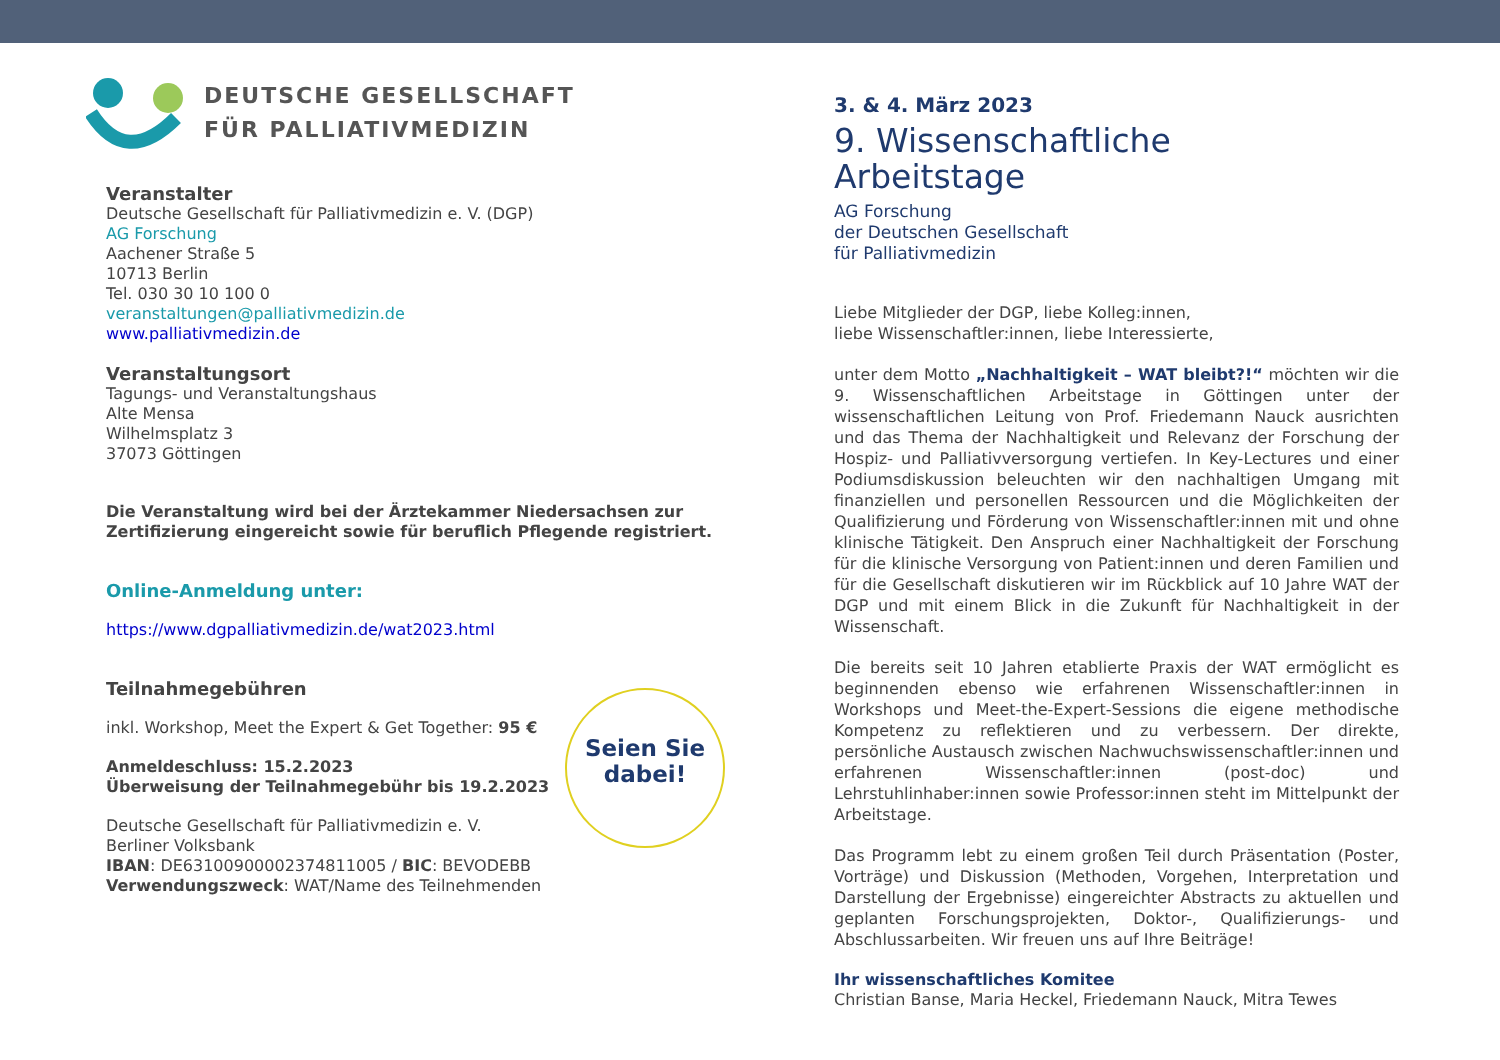DEUTSCHE GESELLSCHAFT
FÜR PALLIATIVMEDIZIN
Veranstalter
Deutsche Gesellschaft für Palliativmedizin e. V. (DGP)
AG Forschung
Aachener Straße 5
10713 Berlin
Tel. 030 30 10 100 0
veranstaltungen@palliativmedizin.de
www.palliativmedizin.de
Veranstaltungsort
Tagungs- und Veranstaltungshaus
Alte Mensa
Wilhelmsplatz 3
37073 Göttingen
Die Veranstaltung wird bei der Ärztekammer Niedersachsen zur Zertifizierung eingereicht sowie für beruflich Pflegende registriert.
Online-Anmeldung unter:
https://www.dgpalliativmedizin.de/wat2023.html
Teilnahmegebühren
inkl. Workshop, Meet the Expert & Get Together: 95 €
Anmeldeschluss: 15.2.2023
Überweisung der Teilnahmegebühr bis 19.2.2023
Deutsche Gesellschaft für Palliativmedizin e. V.
Berliner Volksbank
IBAN: DE63100900002374811005 / BIC: BEVODEBB
Verwendungszweck: WAT/Name des Teilnehmenden
Seien Sie
dabei!
3. & 4. März 2023
9. Wissenschaftliche
Arbeitstage
AG Forschung
der Deutschen Gesellschaft
für Palliativmedizin
Liebe Mitglieder der DGP, liebe Kolleg:innen,
liebe Wissenschaftler:innen, liebe Interessierte,
unter dem Motto „Nachhaltigkeit – WAT bleibt?!“ möchten wir die 9. Wissenschaftlichen Arbeitstage in Göttingen unter der wissenschaftlichen Leitung von Prof. Friedemann Nauck ausrichten und das Thema der Nachhaltigkeit und Relevanz der Forschung der Hospiz- und Palliativversorgung vertiefen. In Key-Lectures und einer Podiumsdiskussion beleuchten wir den nachhaltigen Umgang mit finanziellen und personellen Ressourcen und die Möglichkeiten der Qualifizierung und Förderung von Wissenschaftler:innen mit und ohne klinische Tätigkeit. Den Anspruch einer Nachhaltigkeit der Forschung für die klinische Versorgung von Patient:innen und deren Familien und für die Gesellschaft diskutieren wir im Rückblick auf 10 Jahre WAT der DGP und mit einem Blick in die Zukunft für Nachhaltigkeit in der Wissenschaft.
Die bereits seit 10 Jahren etablierte Praxis der WAT ermöglicht es beginnenden ebenso wie erfahrenen Wissenschaftler:innen in Workshops und Meet-the-Expert-Sessions die eigene methodische Kompetenz zu reflektieren und zu verbessern. Der direkte, persönliche Austausch zwischen Nachwuchswissenschaftler:innen und erfahrenen Wissenschaftler:innen (post-doc) und Lehrstuhlinhaber:innen sowie Professor:innen steht im Mittelpunkt der Arbeitstage.
Das Programm lebt zu einem großen Teil durch Präsentation (Poster, Vorträge) und Diskussion (Methoden, Vorgehen, Interpretation und Darstellung der Ergebnisse) eingereichter Abstracts zu aktuellen und geplanten Forschungsprojekten, Doktor-, Qualifizierungs- und Abschlussarbeiten. Wir freuen uns auf Ihre Beiträge!
Ihr wissenschaftliches Komitee
Christian Banse, Maria Heckel, Friedemann Nauck, Mitra Tewes